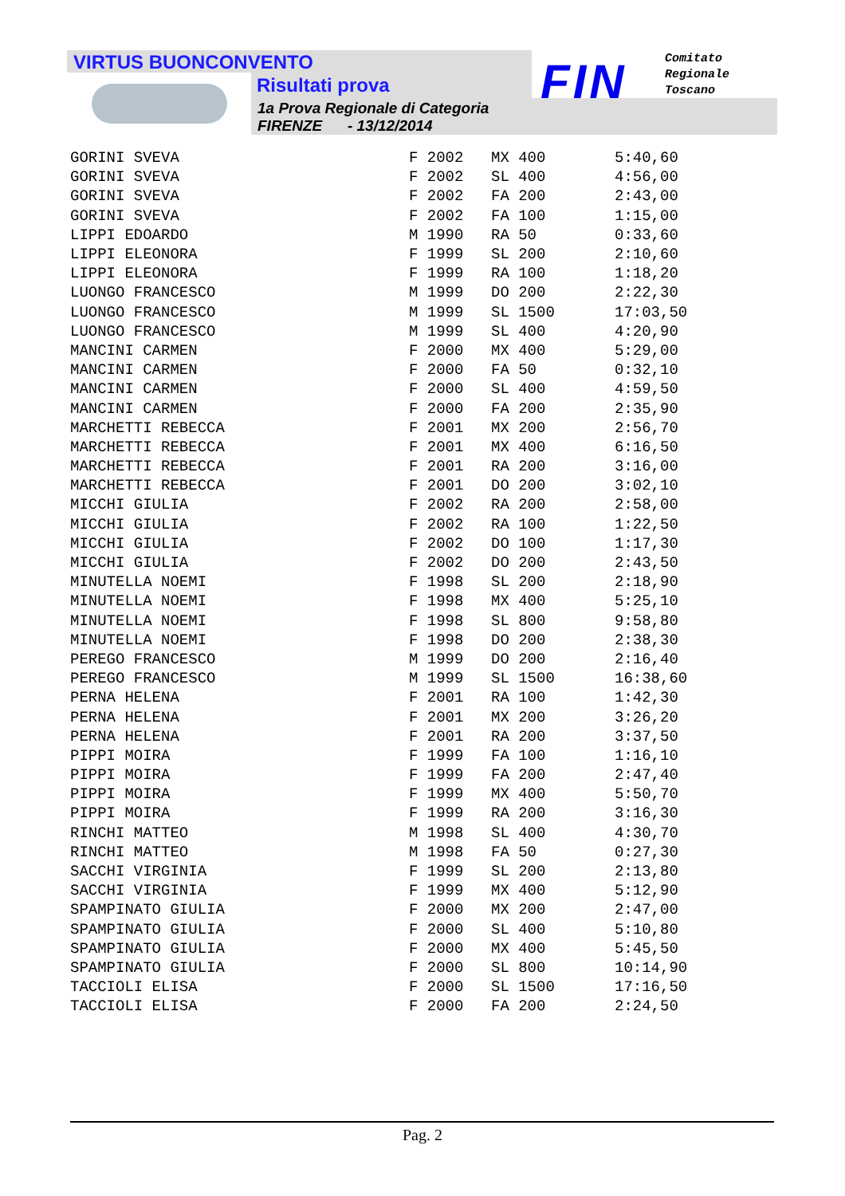VIRTUS BUONCONVENTO
Risultati prova
1a Prova Regionale di Categoria
FIRENZE - 13/12/2014
FIN
Comitato
Regionale
Toscano
| GORINI SVEVA | F 2002 | MX 400 | 5:40,60 |
| GORINI SVEVA | F 2002 | SL 400 | 4:56,00 |
| GORINI SVEVA | F 2002 | FA 200 | 2:43,00 |
| GORINI SVEVA | F 2002 | FA 100 | 1:15,00 |
| LIPPI EDOARDO | M 1990 | RA 50 | 0:33,60 |
| LIPPI ELEONORA | F 1999 | SL 200 | 2:10,60 |
| LIPPI ELEONORA | F 1999 | RA 100 | 1:18,20 |
| LUONGO FRANCESCO | M 1999 | DO 200 | 2:22,30 |
| LUONGO FRANCESCO | M 1999 | SL 1500 | 17:03,50 |
| LUONGO FRANCESCO | M 1999 | SL 400 | 4:20,90 |
| MANCINI CARMEN | F 2000 | MX 400 | 5:29,00 |
| MANCINI CARMEN | F 2000 | FA 50 | 0:32,10 |
| MANCINI CARMEN | F 2000 | SL 400 | 4:59,50 |
| MANCINI CARMEN | F 2000 | FA 200 | 2:35,90 |
| MARCHETTI REBECCA | F 2001 | MX 200 | 2:56,70 |
| MARCHETTI REBECCA | F 2001 | MX 400 | 6:16,50 |
| MARCHETTI REBECCA | F 2001 | RA 200 | 3:16,00 |
| MARCHETTI REBECCA | F 2001 | DO 200 | 3:02,10 |
| MICCHI GIULIA | F 2002 | RA 200 | 2:58,00 |
| MICCHI GIULIA | F 2002 | RA 100 | 1:22,50 |
| MICCHI GIULIA | F 2002 | DO 100 | 1:17,30 |
| MICCHI GIULIA | F 2002 | DO 200 | 2:43,50 |
| MINUTELLA NOEMI | F 1998 | SL 200 | 2:18,90 |
| MINUTELLA NOEMI | F 1998 | MX 400 | 5:25,10 |
| MINUTELLA NOEMI | F 1998 | SL 800 | 9:58,80 |
| MINUTELLA NOEMI | F 1998 | DO 200 | 2:38,30 |
| PEREGO FRANCESCO | M 1999 | DO 200 | 2:16,40 |
| PEREGO FRANCESCO | M 1999 | SL 1500 | 16:38,60 |
| PERNA HELENA | F 2001 | RA 100 | 1:42,30 |
| PERNA HELENA | F 2001 | MX 200 | 3:26,20 |
| PERNA HELENA | F 2001 | RA 200 | 3:37,50 |
| PIPPI MOIRA | F 1999 | FA 100 | 1:16,10 |
| PIPPI MOIRA | F 1999 | FA 200 | 2:47,40 |
| PIPPI MOIRA | F 1999 | MX 400 | 5:50,70 |
| PIPPI MOIRA | F 1999 | RA 200 | 3:16,30 |
| RINCHI MATTEO | M 1998 | SL 400 | 4:30,70 |
| RINCHI MATTEO | M 1998 | FA 50 | 0:27,30 |
| SACCHI VIRGINIA | F 1999 | SL 200 | 2:13,80 |
| SACCHI VIRGINIA | F 1999 | MX 400 | 5:12,90 |
| SPAMPINATO GIULIA | F 2000 | MX 200 | 2:47,00 |
| SPAMPINATO GIULIA | F 2000 | SL 400 | 5:10,80 |
| SPAMPINATO GIULIA | F 2000 | MX 400 | 5:45,50 |
| SPAMPINATO GIULIA | F 2000 | SL 800 | 10:14,90 |
| TACCIOLI ELISA | F 2000 | SL 1500 | 17:16,50 |
| TACCIOLI ELISA | F 2000 | FA 200 | 2:24,50 |
Pag. 2